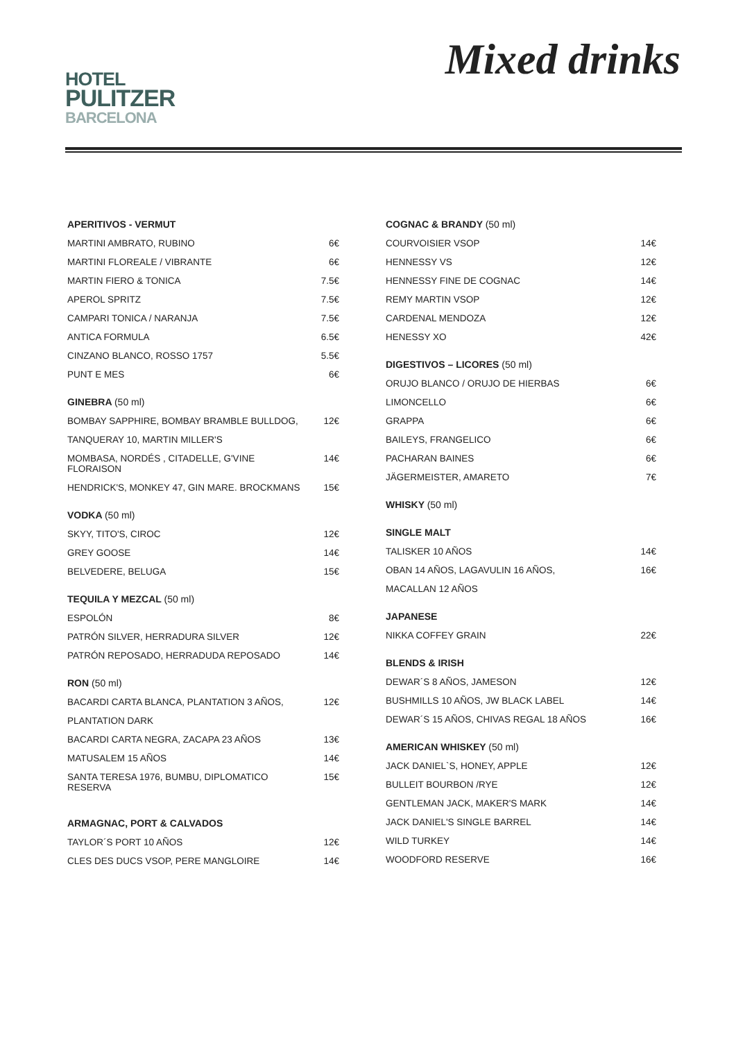HOTEL
PULITZER
BARCELONA
Mixed drinks
| APERITIVOS - VERMUT | |
| --- | --- |
| MARTINI AMBRATO, RUBINO | 6€ |
| MARTINI FLOREALE / VIBRANTE | 6€ |
| MARTIN FIERO & TONICA | 7.5€ |
| APEROL SPRITZ | 7.5€ |
| CAMPARI TONICA / NARANJA | 7.5€ |
| ANTICA FORMULA | 6.5€ |
| CINZANO BLANCO, ROSSO 1757 | 5.5€ |
| PUNT E MES | 6€ |
| GINEBRA (50 ml) | |
| BOMBAY SAPPHIRE, BOMBAY BRAMBLE BULLDOG, | 12€ |
| TANQUERAY 10, MARTIN MILLER'S | |
| MOMBASA, NORDÉS , CITADELLE, G'VINE FLORAISON | 14€ |
| HENDRICK'S, MONKEY 47, GIN MARE. BROCKMANS | 15€ |
| VODKA (50 ml) | |
| SKYY, TITO'S, CIROC | 12€ |
| GREY GOOSE | 14€ |
| BELVEDERE, BELUGA | 15€ |
| TEQUILA Y MEZCAL (50 ml) | |
| ESPOLÓN | 8€ |
| PATRÓN SILVER, HERRADURA SILVER | 12€ |
| PATRÓN REPOSADO, HERRADUDA REPOSADO | 14€ |
| RON (50 ml) | |
| BACARDI CARTA BLANCA, PLANTATION 3 AÑOS, | 12€ |
| PLANTATION DARK | |
| BACARDI CARTA NEGRA, ZACAPA 23 AÑOS | 13€ |
| MATUSALEM 15 AÑOS | 14€ |
| SANTA TERESA 1976, BUMBU, DIPLOMATICO RESERVA | 15€ |
| ARMAGNAC, PORT & CALVADOS | |
| TAYLOR´S PORT 10 AÑOS | 12€ |
| CLES DES DUCS VSOP, PERE MANGLOIRE | 14€ |
| COGNAC & BRANDY (50 ml) | |
| --- | --- |
| COURVOISIER VSOP | 14€ |
| HENNESSY VS | 12€ |
| HENNESSY FINE DE COGNAC | 14€ |
| REMY MARTIN VSOP | 12€ |
| CARDENAL MENDOZA | 12€ |
| HENESSY XO | 42€ |
| DIGESTIVOS – LICORES (50 ml) | |
| ORUJO BLANCO / ORUJO DE HIERBAS | 6€ |
| LIMONCELLO | 6€ |
| GRAPPA | 6€ |
| BAILEYS, FRANGELICO | 6€ |
| PACHARAN BAINES | 6€ |
| JÄGERMEISTER, AMARETO | 7€ |
| WHISKY (50 ml) | |
| SINGLE MALT | |
| TALISKER 10 AÑOS | 14€ |
| OBAN 14 AÑOS, LAGAVULIN 16 AÑOS, | 16€ |
| MACALLAN 12 AÑOS | |
| JAPANESE | |
| NIKKA COFFEY GRAIN | 22€ |
| BLENDS & IRISH | |
| DEWAR´S 8 AÑOS, JAMESON | 12€ |
| BUSHMILLS 10 AÑOS, JW BLACK LABEL | 14€ |
| DEWAR´S 15 AÑOS, CHIVAS REGAL 18 AÑOS | 16€ |
| AMERICAN WHISKEY (50 ml) | |
| JACK DANIEL`S, HONEY, APPLE | 12€ |
| BULLEIT BOURBON /RYE | 12€ |
| GENTLEMAN JACK, MAKER'S MARK | 14€ |
| JACK DANIEL'S SINGLE BARREL | 14€ |
| WILD TURKEY | 14€ |
| WOODFORD RESERVE | 16€ |